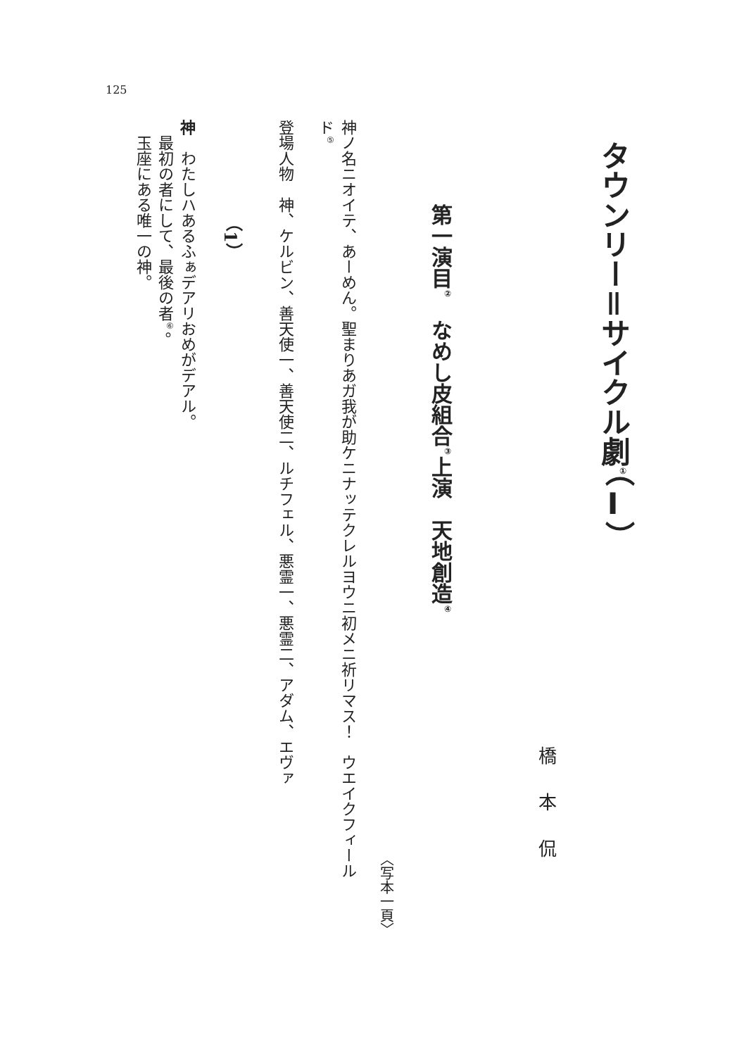125
タウンリー＝サイクル劇<sup>①</sup>（Ⅰ）
橋本侃
第一演目<sup>②</sup>　なめし皮組合<sup>③</sup>上演　天地創造<sup>④</sup>
〈写本一頁〉
神ノ名ニオイテ、あーめん。聖まりあガ我が助ケニナッテクレルヨウニ初メニ祈リマス！　ウエイクフィール
ド<sup>⑤</sup>
登場人物　神、ケルビン、善天使一、善天使二、ルチフェル、悪霊一、悪霊二、アダム、エヴァ
（1）
神　わたしハあるふぁデアリおめがデアル。
　最初の者にして、最後の者<sup>⑥</sup>。
　玉座にある唯一の神。